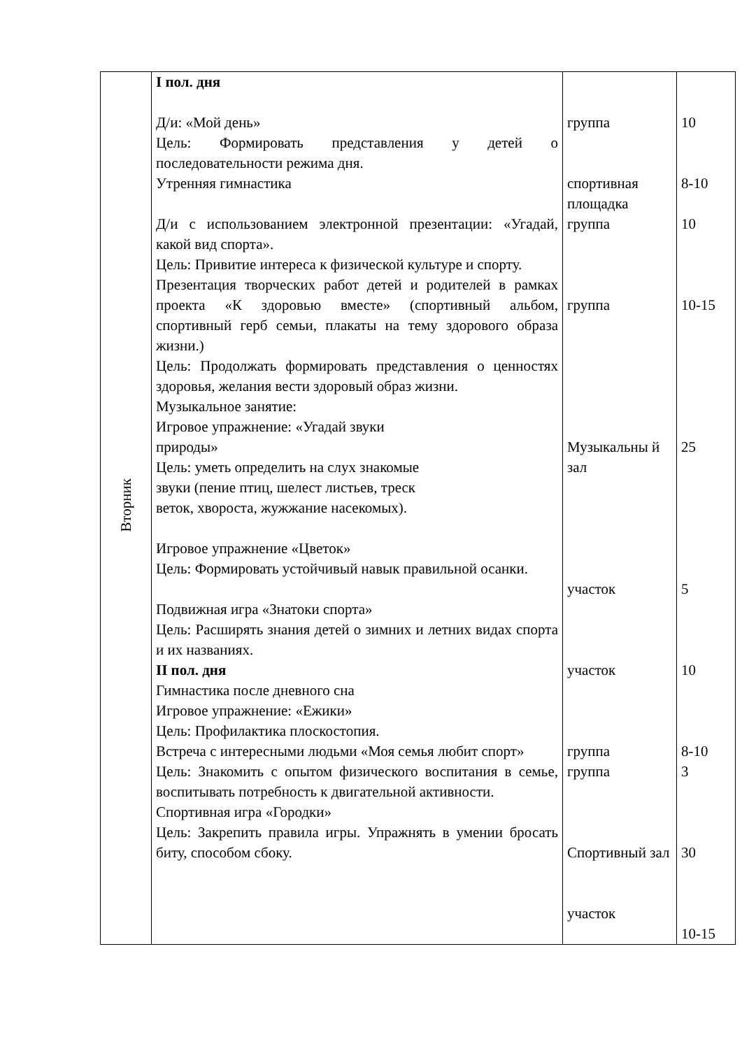| Вторник | I пол. дня Д/и: «Мой день» Цель: Формировать представления у детей о последовательности режима дня. Утренняя гимнастика Д/и с использованием электронной презентации: «Угадай, какой вид спорта». Цель: Привитие интереса к физической культуре и спорту. Презентация творческих работ детей и родителей в рамках проекта «К здоровью вместе» (спортивный альбом, спортивный герб семьи, плакаты на тему здорового образа жизни.) Цель: Продолжать формировать представления о ценностях здоровья, желания вести здоровый образ жизни. Музыкальное занятие: Игровое упражнение: «Угадай звуки природы» Цель: уметь определить на слух знакомые звуки (пение птиц, шелест листьев, треск веток, хвороста, жужжание насекомых). Игровое упражнение «Цветок» Цель: Формировать устойчивый навык правильной осанки. Подвижная игра «Знатоки спорта» Цель: Расширять знания детей о зимних и летних видах спорта и их названиях. II пол. дня Гимнастика после дневного сна Игровое упражнение: «Ежики» Цель: Профилактика плоскостопия. Встреча с интересными людьми «Моя семья любит спорт» Цель: Знакомить с опытом физического воспитания в семье, воспитывать потребность к двигательной активности. Спортивная игра «Городки» Цель: Закрепить правила игры. Упражнять в умении бросать биту, способом сбоку. | группа спортивная площадка группа группа Музыкальны й зал участок участок группа группа Спортивный зал участок | 10 8-10 10 10-15 25 5 10 8-10 3 30 10-15 |